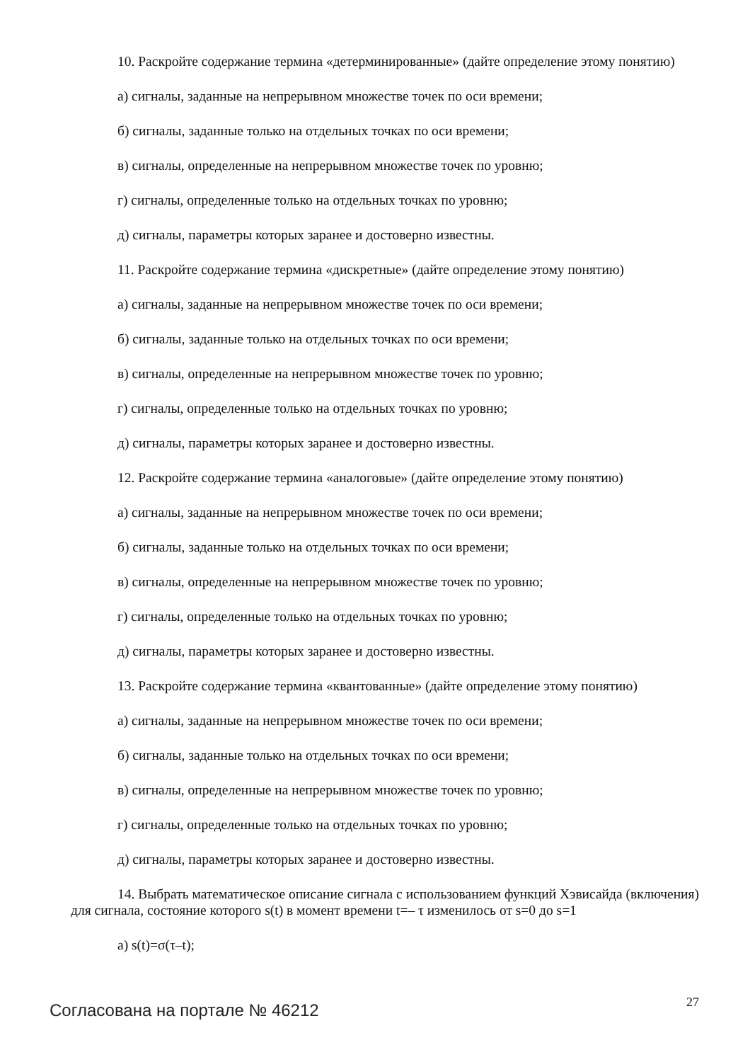10. Раскройте содержание термина «детерминированные» (дайте определение этому понятию)
а) сигналы, заданные на непрерывном множестве точек по оси времени;
б) сигналы, заданные только на отдельных точках по оси времени;
в) сигналы, определенные на непрерывном множестве точек по уровню;
г) сигналы, определенные только на отдельных точках по уровню;
д) сигналы, параметры которых заранее и достоверно известны.
11. Раскройте содержание термина «дискретные» (дайте определение этому понятию)
а) сигналы, заданные на непрерывном множестве точек по оси времени;
б) сигналы, заданные только на отдельных точках по оси времени;
в) сигналы, определенные на непрерывном множестве точек по уровню;
г) сигналы, определенные только на отдельных точках по уровню;
д) сигналы, параметры которых заранее и достоверно известны.
12. Раскройте содержание термина «аналоговые» (дайте определение этому понятию)
а) сигналы, заданные на непрерывном множестве точек по оси времени;
б) сигналы, заданные только на отдельных точках по оси времени;
в) сигналы, определенные на непрерывном множестве точек по уровню;
г) сигналы, определенные только на отдельных точках по уровню;
д) сигналы, параметры которых заранее и достоверно известны.
13. Раскройте содержание термина «квантованные» (дайте определение этому понятию)
а) сигналы, заданные на непрерывном множестве точек по оси времени;
б) сигналы, заданные только на отдельных точках по оси времени;
в) сигналы, определенные на непрерывном множестве точек по уровню;
г) сигналы, определенные только на отдельных точках по уровню;
д) сигналы, параметры которых заранее и достоверно известны.
14. Выбрать математическое описание сигнала с использованием функций Хэвисайда (включения) для сигнала, состояние которого s(t) в момент времени t=– τ изменилось от s=0 до s=1
а) s(t)=σ(τ–t);
Согласована на портале № 46212 27